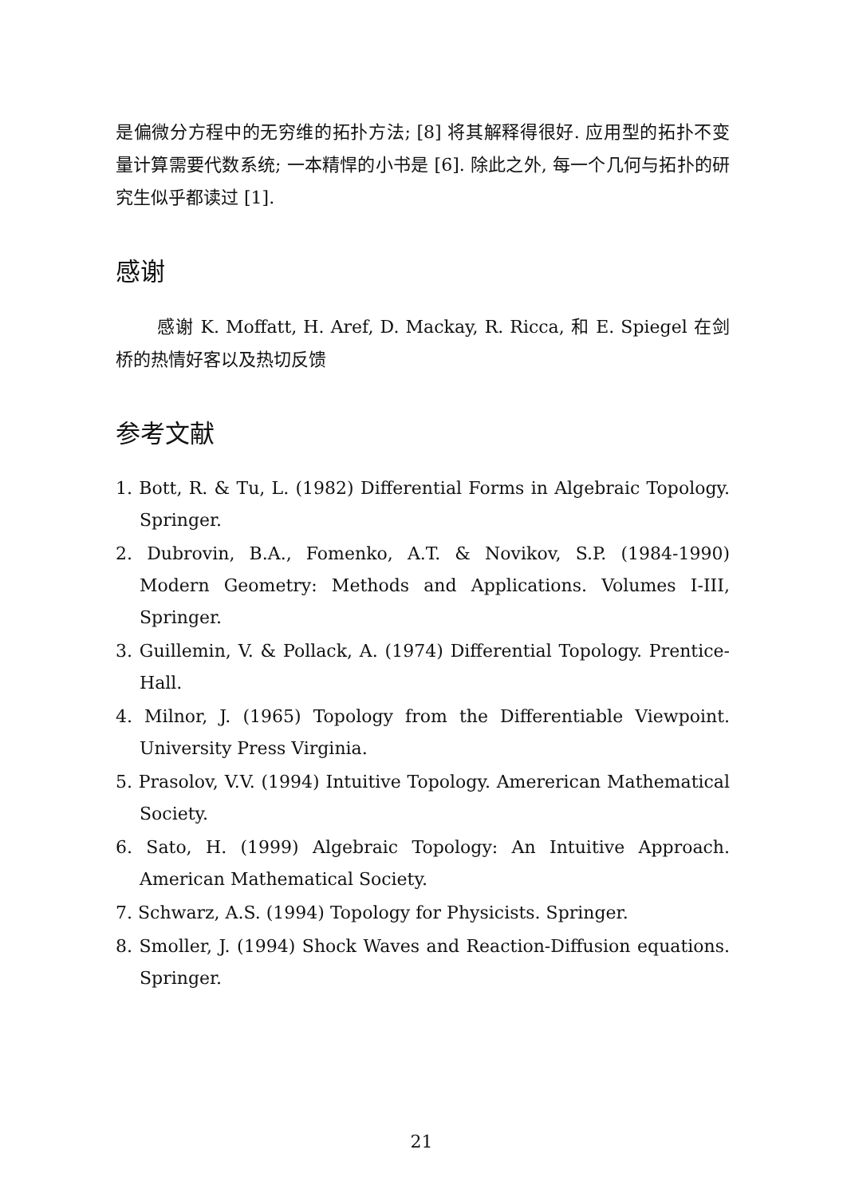是偏微分方程中的无穷维的拓扑方法; [8] 将其解释得很好. 应用型的拓扑不变量计算需要代数系统; 一本精悍的小书是 [6]. 除此之外, 每一个几何与拓扑的研究生似乎都读过 [1].
感谢
感谢 K. Moffatt, H. Aref, D. Mackay, R. Ricca, 和 E. Spiegel 在剑桥的热情好客以及热切反馈
参考文献
1. Bott, R. & Tu, L. (1982) Differential Forms in Algebraic Topology. Springer.
2. Dubrovin, B.A., Fomenko, A.T. & Novikov, S.P. (1984-1990) Modern Geometry: Methods and Applications. Volumes I-III, Springer.
3. Guillemin, V. & Pollack, A. (1974) Differential Topology. Prentice-Hall.
4. Milnor, J. (1965) Topology from the Differentiable Viewpoint. University Press Virginia.
5. Prasolov, V.V. (1994) Intuitive Topology. Amererican Mathematical Society.
6. Sato, H. (1999) Algebraic Topology: An Intuitive Approach. American Mathematical Society.
7. Schwarz, A.S. (1994) Topology for Physicists. Springer.
8. Smoller, J. (1994) Shock Waves and Reaction-Diffusion equations. Springer.
21